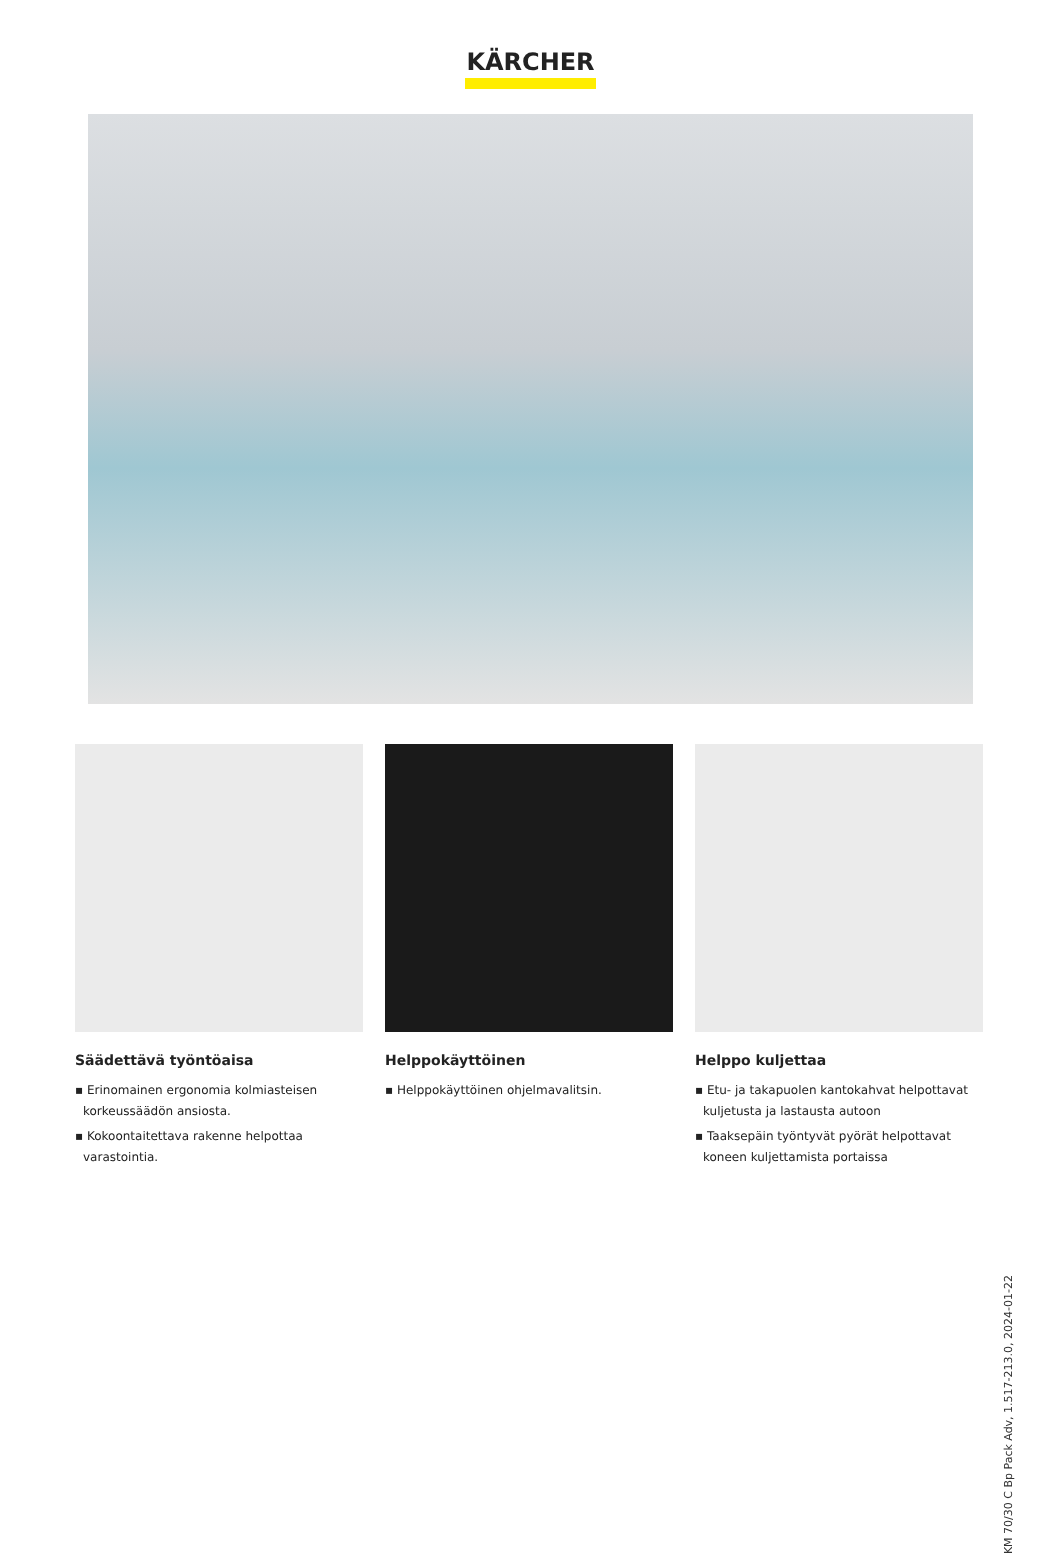KÄRCHER
Säädettävä työntöaisa
▪ Erinomainen ergonomia kolmiasteisen korkeussäädön ansiosta.
▪ Kokoontaitettava rakenne helpottaa varastointia.
Helppokäyttöinen
▪ Helppokäyttöinen ohjelmavalitsin.
Helppo kuljettaa
▪ Etu- ja takapuolen kantokahvat helpottavat kuljetusta ja lastausta autoon
▪ Taaksepäin työntyvät pyörät helpottavat koneen kuljettamista portaissa
KM 70/30 C Bp Pack Adv, 1.517-213.0, 2024-01-22